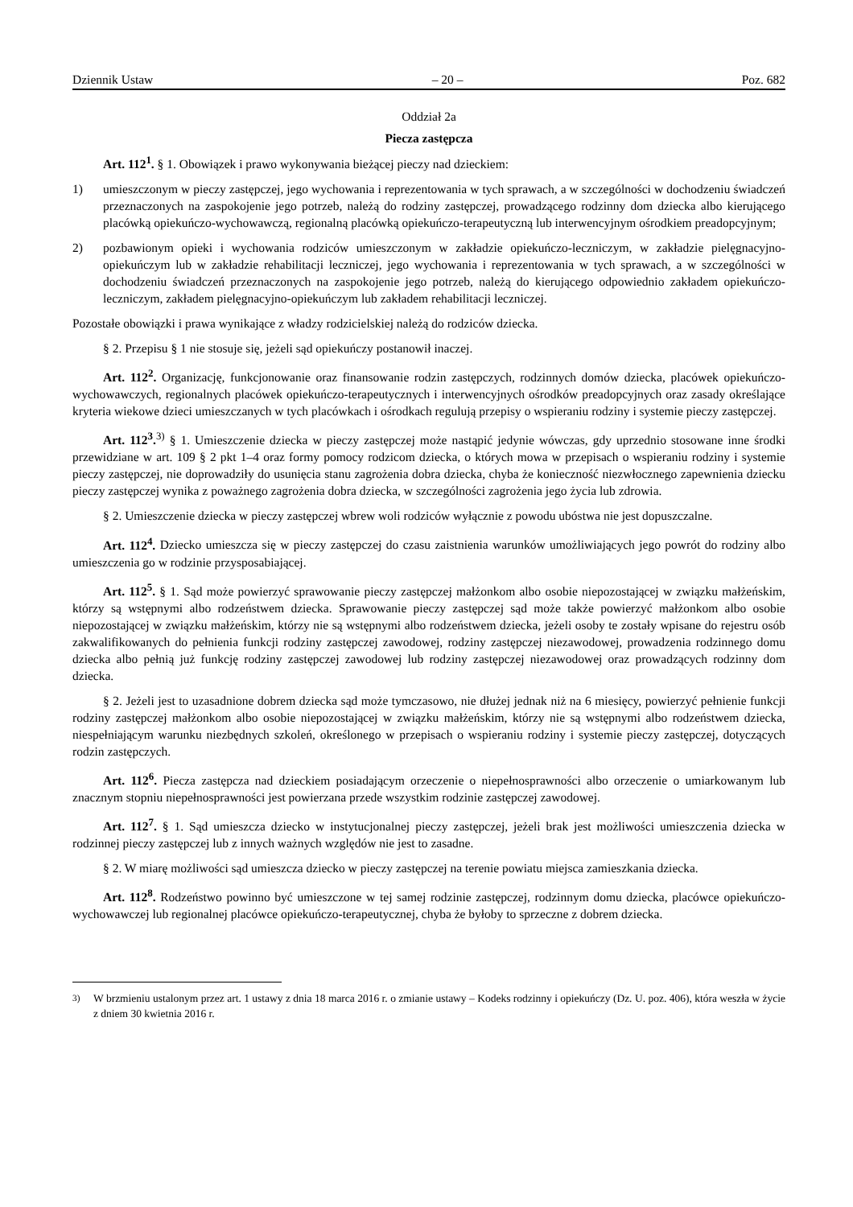Dziennik Ustaw – 20 – Poz. 682
Oddział 2a
Piecza zastępcza
Art. 112<sup>1</sup>. § 1. Obowiązek i prawo wykonywania bieżącej pieczy nad dzieckiem:
1) umieszczonym w pieczy zastępczej, jego wychowania i reprezentowania w tych sprawach, a w szczególności w dochodzeniu świadczeń przeznaczonych na zaspokojenie jego potrzeb, należą do rodziny zastępczej, prowadzącego rodzinny dom dziecka albo kierującego placówką opiekuńczo-wychowawczą, regionalną placówką opiekuńczo-terapeutyczną lub interwencyjnym ośrodkiem preadopcyjnym;
2) pozbawionym opieki i wychowania rodziców umieszczonym w zakładzie opiekuńczo-leczniczym, w zakładzie pielęgnacyjno-opiekuńczym lub w zakładzie rehabilitacji leczniczej, jego wychowania i reprezentowania w tych sprawach, a w szczególności w dochodzeniu świadczeń przeznaczonych na zaspokojenie jego potrzeb, należą do kierującego odpowiednio zakładem opiekuńczo-leczniczym, zakładem pielęgnacyjno-opiekuńczym lub zakładem rehabilitacji leczniczej.
Pozostałe obowiązki i prawa wynikające z władzy rodzicielskiej należą do rodziców dziecka.
§ 2. Przepisu § 1 nie stosuje się, jeżeli sąd opiekuńczy postanowił inaczej.
Art. 112<sup>2</sup>. Organizację, funkcjonowanie oraz finansowanie rodzin zastępczych, rodzinnych domów dziecka, placówek opiekuńczo-wychowawczych, regionalnych placówek opiekuńczo-terapeutycznych i interwencyjnych ośrodków preadopcyjnych oraz zasady określające kryteria wiekowe dzieci umieszczanych w tych placówkach i ośrodkach regulują przepisy o wspieraniu rodziny i systemie pieczy zastępczej.
Art. 112<sup>3</sup>.<sup>3)</sup> § 1. Umieszczenie dziecka w pieczy zastępczej może nastąpić jedynie wówczas, gdy uprzednio stosowane inne środki przewidziane w art. 109 § 2 pkt 1–4 oraz formy pomocy rodzicom dziecka, o których mowa w przepisach o wspieraniu rodziny i systemie pieczy zastępczej, nie doprowadziły do usunięcia stanu zagrożenia dobra dziecka, chyba że konieczność niezwłocznego zapewnienia dziecku pieczy zastępczej wynika z poważnego zagrożenia dobra dziecka, w szczególności zagrożenia jego życia lub zdrowia.
§ 2. Umieszczenie dziecka w pieczy zastępczej wbrew woli rodziców wyłącznie z powodu ubóstwa nie jest dopuszczalne.
Art. 112<sup>4</sup>. Dziecko umieszcza się w pieczy zastępczej do czasu zaistnienia warunków umożliwiających jego powrót do rodziny albo umieszczenia go w rodzinie przysposabiającej.
Art. 112<sup>5</sup>. § 1. Sąd może powierzyć sprawowanie pieczy zastępczej małżonkom albo osobie niepozostającej w związku małżeńskim, którzy są wstępnymi albo rodzeństwem dziecka. Sprawowanie pieczy zastępczej sąd może także powierzyć małżonkom albo osobie niepozostającej w związku małżeńskim, którzy nie są wstępnymi albo rodzeństwem dziecka, jeżeli osoby te zostały wpisane do rejestru osób zakwalifikowanych do pełnienia funkcji rodziny zastępczej zawodowej, rodziny zastępczej niezawodowej, prowadzenia rodzinnego domu dziecka albo pełnią już funkcję rodziny zastępczej zawodowej lub rodziny zastępczej niezawodowej oraz prowadzących rodzinny dom dziecka.
§ 2. Jeżeli jest to uzasadnione dobrem dziecka sąd może tymczasowo, nie dłużej jednak niż na 6 miesięcy, powierzyć pełnienie funkcji rodziny zastępczej małżonkom albo osobie niepozostającej w związku małżeńskim, którzy nie są wstępnymi albo rodzeństwem dziecka, niespełniającym warunku niezbędnych szkoleń, określonego w przepisach o wspieraniu rodziny i systemie pieczy zastępczej, dotyczących rodzin zastępczych.
Art. 112<sup>6</sup>. Piecza zastępcza nad dzieckiem posiadającym orzeczenie o niepełnosprawności albo orzeczenie o umiarkowanym lub znacznym stopniu niepełnosprawności jest powierzana przede wszystkim rodzinie zastępczej zawodowej.
Art. 112<sup>7</sup>. § 1. Sąd umieszcza dziecko w instytucjonalnej pieczy zastępczej, jeżeli brak jest możliwości umieszczenia dziecka w rodzinnej pieczy zastępczej lub z innych ważnych względów nie jest to zasadne.
§ 2. W miarę możliwości sąd umieszcza dziecko w pieczy zastępczej na terenie powiatu miejsca zamieszkania dziecka.
Art. 112<sup>8</sup>. Rodzeństwo powinno być umieszczone w tej samej rodzinie zastępczej, rodzinnym domu dziecka, placówce opiekuńczo-wychowawczej lub regionalnej placówce opiekuńczo-terapeutycznej, chyba że byłoby to sprzeczne z dobrem dziecka.
<sup>3)</sup> W brzmieniu ustalonym przez art. 1 ustawy z dnia 18 marca 2016 r. o zmianie ustawy – Kodeks rodzinny i opiekuńczy (Dz. U. poz. 406), która weszła w życie z dniem 30 kwietnia 2016 r.